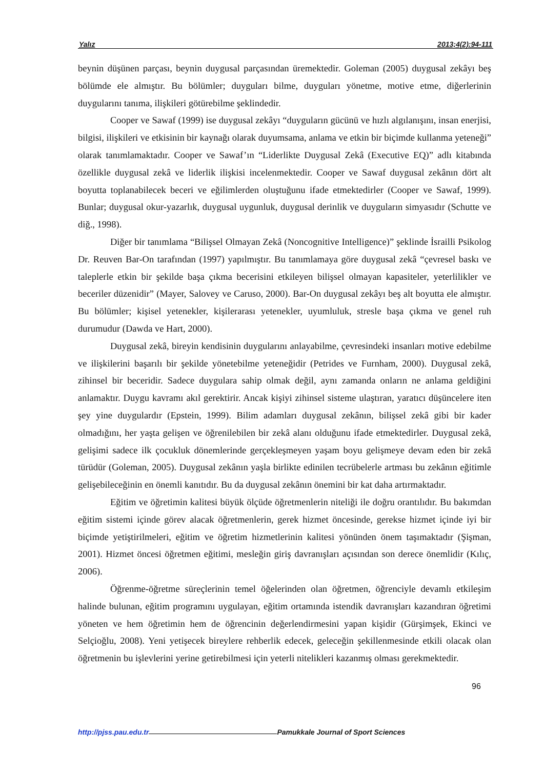Yalız 2013;4(2):94-111
beynin düşünen parçası, beynin duygusal parçasından üremektedir. Goleman (2005) duygusal zekâyı beş bölümde ele almıştır. Bu bölümler; duyguları bilme, duyguları yönetme, motive etme, diğerlerinin duygularını tanıma, ilişkileri götürebilme şeklindedir.
Cooper ve Sawaf (1999) ise duygusal zekâyı “duyguların gücünü ve hızlı algılanışını, insan enerjisi, bilgisi, ilişkileri ve etkisinin bir kaynağı olarak duyumsama, anlama ve etkin bir biçimde kullanma yeteneği” olarak tanımlamaktadır. Cooper ve Sawaf’ın “Liderlikte Duygusal Zekâ (Executive EQ)” adlı kitabında özellikle duygusal zekâ ve liderlik ilişkisi incelenmektedir. Cooper ve Sawaf duygusal zekânın dört alt boyutta toplanabilecek beceri ve eğilimlerden oluştuğunu ifade etmektedirler (Cooper ve Sawaf, 1999). Bunlar; duygusal okur-yazarlık, duygusal uygunluk, duygusal derinlik ve duyguların simyasıdır (Schutte ve diğ., 1998).
Diğer bir tanımlama “Bilişsel Olmayan Zekâ (Noncognitive Intelligence)” şeklinde İsrailli Psikolog Dr. Reuven Bar-On tarafından (1997) yapılmıştır. Bu tanımlamaya göre duygusal zekâ “çevresel baskı ve taleplerle etkin bir şekilde başa çıkma becerisini etkileyen bilişsel olmayan kapasiteler, yeterlilikler ve beceriler düzenidir” (Mayer, Salovey ve Caruso, 2000). Bar-On duygusal zekâyı beş alt boyutta ele almıştır. Bu bölümler; kişisel yetenekler, kişilerarası yetenekler, uyumluluk, stresle başa çıkma ve genel ruh durumudur (Dawda ve Hart, 2000).
Duygusal zekâ, bireyin kendisinin duygularını anlayabilme, çevresindeki insanları motive edebilme ve ilişkilerini başarılı bir şekilde yönetebilme yeteneğidir (Petrides ve Furnham, 2000). Duygusal zekâ, zihinsel bir beceridir. Sadece duygulara sahip olmak değil, aynı zamanda onların ne anlama geldiğini anlamaktır. Duygu kavramı akıl gerektirir. Ancak kişiyi zihinsel sisteme ulaştıran, yaratıcı düşüncelere iten şey yine duygulardır (Epstein, 1999). Bilim adamları duygusal zekânın, bilişsel zekâ gibi bir kader olmadığını, her yaşta gelişen ve öğrenilebilen bir zekâ alanı olduğunu ifade etmektedirler. Duygusal zekâ, gelişimi sadece ilk çocukluk dönemlerinde gerçekleşmeyen yaşam boyu gelişmeye devam eden bir zekâ türüdür (Goleman, 2005). Duygusal zekânın yaşla birlikte edinilen tecrübelerle artması bu zekânın eğitimle gelişebileceğinin en önemli kanıtıdır. Bu da duygusal zekânın önemini bir kat daha artırmaktadır.
Eğitim ve öğretimin kalitesi büyük ölçüde öğretmenlerin niteliği ile doğru orantılıdır. Bu bakımdan eğitim sistemi içinde görev alacak öğretmenlerin, gerek hizmet öncesinde, gerekse hizmet içinde iyi bir biçimde yetiştirilmeleri, eğitim ve öğretim hizmetlerinin kalitesi yönünden önem taşımaktadır (Şişman, 2001). Hizmet öncesi öğretmen eğitimi, mesleğin giriş davranışları açısından son derece önemlidir (Kılıç, 2006).
Öğrenme-öğretme süreçlerinin temel öğelerinden olan öğretmen, öğrenciyle devamlı etkileşim halinde bulunan, eğitim programını uygulayan, eğitim ortamında istendik davranışları kazandıran öğretimi yöneten ve hem öğretimin hem de öğrencinin değerlendirmesini yapan kişidir (Gürşimşek, Ekinci ve Selçioğlu, 2008). Yeni yetişecek bireylere rehberlik edecek, geleceğin şekillenmesinde etkili olacak olan öğretmenin bu işlevlerini yerine getirebilmesi için yeterli nitelikleri kazanmış olması gerekmektedir.
96
http://pjss.pau.edu.tr Pamukkale Journal of Sport Sciences